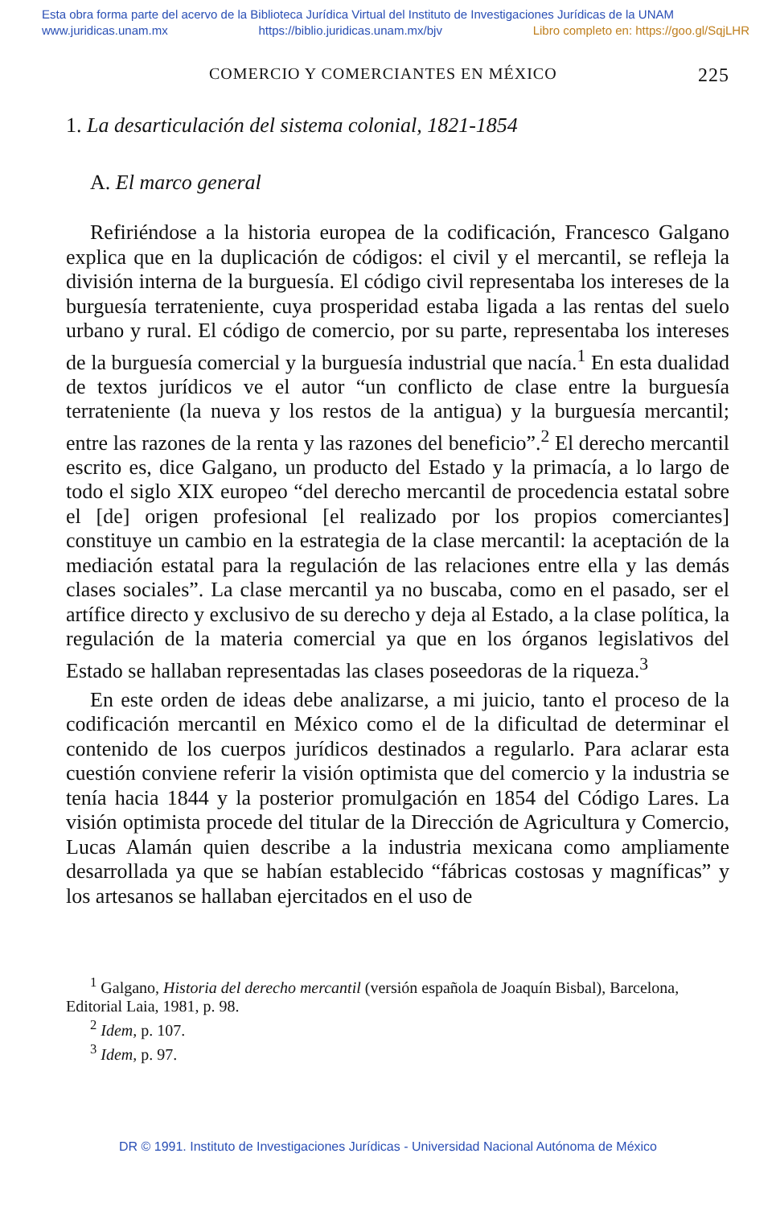Esta obra forma parte del acervo de la Biblioteca Jurídica Virtual del Instituto de Investigaciones Jurídicas de la UNAM
www.juridicas.unam.mx https://biblio.juridicas.unam.mx/bjv Libro completo en: https://goo.gl/SqjLHR
COMERCIO Y COMERCIANTES EN MÉXICO 225
1. La desarticulación del sistema colonial, 1821-1854
A. El marco general
Refiriéndose a la historia europea de la codificación, Francesco Galgano explica que en la duplicación de códigos: el civil y el mercantil, se refleja la división interna de la burguesía. El código civil representaba los intereses de la burguesía terrateniente, cuya prosperidad estaba ligada a las rentas del suelo urbano y rural. El código de comercio, por su parte, representaba los intereses de la burguesía comercial y la burguesía industrial que nacía.<sup>1</sup> En esta dualidad de textos jurídicos ve el autor “un conflicto de clase entre la burguesía terrateniente (la nueva y los restos de la antigua) y la burguesía mercantil; entre las razones de la renta y las razones del beneficio”.<sup>2</sup> El derecho mercantil escrito es, dice Galgano, un producto del Estado y la primacía, a lo largo de todo el siglo XIX europeo “del derecho mercantil de procedencia estatal sobre el [de] origen profesional [el realizado por los propios comerciantes] constituye un cambio en la estrategia de la clase mercantil: la aceptación de la mediación estatal para la regulación de las relaciones entre ella y las demás clases sociales”. La clase mercantil ya no buscaba, como en el pasado, ser el artífice directo y exclusivo de su derecho y deja al Estado, a la clase política, la regulación de la materia comercial ya que en los órganos legislativos del Estado se hallaban representadas las clases poseedoras de la riqueza.<sup>3</sup>
En este orden de ideas debe analizarse, a mi juicio, tanto el proceso de la codificación mercantil en México como el de la dificultad de determinar el contenido de los cuerpos jurídicos destinados a regularlo. Para aclarar esta cuestión conviene referir la visión optimista que del comercio y la industria se tenía hacia 1844 y la posterior promulgación en 1854 del Código Lares. La visión optimista procede del titular de la Dirección de Agricultura y Comercio, Lucas Alamán quien describe a la industria mexicana como ampliamente desarrollada ya que se habían establecido “fábricas costosas y magníficas” y los artesanos se hallaban ejercitados en el uso de
<sup>1</sup> Galgano, Historia del derecho mercantil (versión española de Joaquín Bisbal), Barcelona, Editorial Laia, 1981, p. 98.
<sup>2</sup> Idem, p. 107.
<sup>3</sup> Idem, p. 97.
DR © 1991. Instituto de Investigaciones Jurídicas - Universidad Nacional Autónoma de México